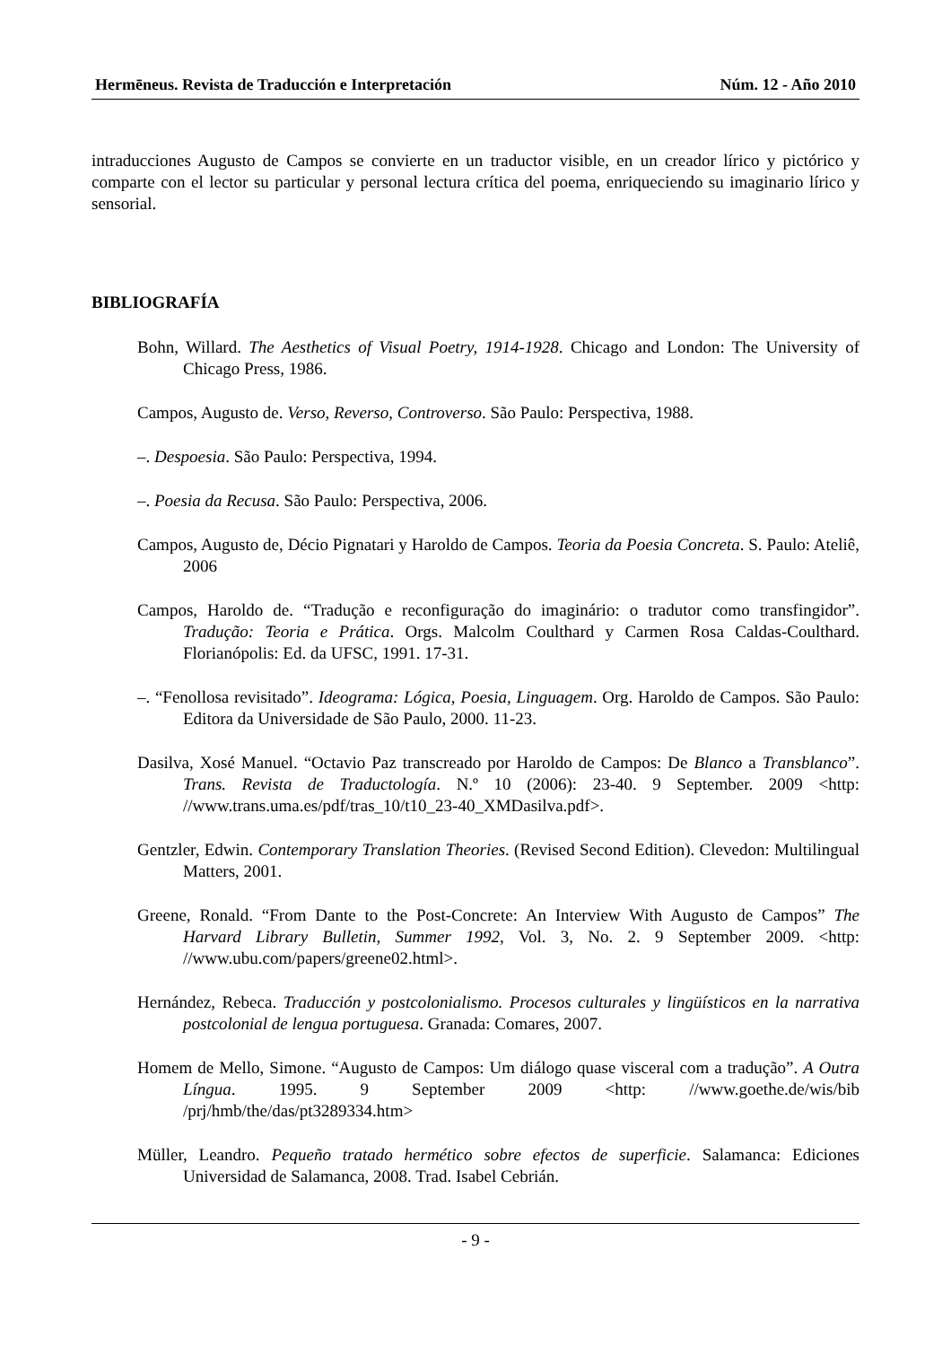Hermēneus. Revista de Traducción e Interpretación Núm. 12 - Año 2010
intraducciones Augusto de Campos se convierte en un traductor visible, en un creador lírico y pictórico y comparte con el lector su particular y personal lectura crítica del poema, enriqueciendo su imaginario lírico y sensorial.
BIBLIOGRAFÍA
Bohn, Willard. The Aesthetics of Visual Poetry, 1914-1928. Chicago and London: The University of Chicago Press, 1986.
Campos, Augusto de. Verso, Reverso, Controverso. São Paulo: Perspectiva, 1988.
–. Despoesia. São Paulo: Perspectiva, 1994.
–. Poesia da Recusa. São Paulo: Perspectiva, 2006.
Campos, Augusto de, Décio Pignatari y Haroldo de Campos. Teoria da Poesia Concreta. S. Paulo: Ateliê, 2006
Campos, Haroldo de. “Tradução e reconfiguração do imaginário: o tradutor como transfingidor”. Tradução: Teoria e Prática. Orgs. Malcolm Coulthard y Carmen Rosa Caldas-Coulthard. Florianópolis: Ed. da UFSC, 1991. 17-31.
–. “Fenollosa revisitado”. Ideograma: Lógica, Poesia, Linguagem. Org. Haroldo de Campos. São Paulo: Editora da Universidade de São Paulo, 2000. 11-23.
Dasilva, Xosé Manuel. “Octavio Paz transcreado por Haroldo de Campos: De Blanco a Transblanco”. Trans. Revista de Traductología. N.º 10 (2006): 23-40. 9 September. 2009 <http: //www.trans.uma.es/pdf/tras_10/t10_23-40_XMDasilva.pdf>.
Gentzler, Edwin. Contemporary Translation Theories. (Revised Second Edition). Clevedon: Multilingual Matters, 2001.
Greene, Ronald. “From Dante to the Post-Concrete: An Interview With Augusto de Campos” The Harvard Library Bulletin, Summer 1992, Vol. 3, No. 2. 9 September 2009. <http: //www.ubu.com/papers/greene02.html>.
Hernández, Rebeca. Traducción y postcolonialismo. Procesos culturales y lingüísticos en la narrativa postcolonial de lengua portuguesa. Granada: Comares, 2007.
Homem de Mello, Simone. “Augusto de Campos: Um diálogo quase visceral com a tradução”. A Outra Língua. 1995. 9 September 2009 <http: //www.goethe.de/wis/bib /prj/hmb/the/das/pt3289334.htm>
Müller, Leandro. Pequeño tratado hermético sobre efectos de superficie. Salamanca: Ediciones Universidad de Salamanca, 2008. Trad. Isabel Cebrián.
- 9 -